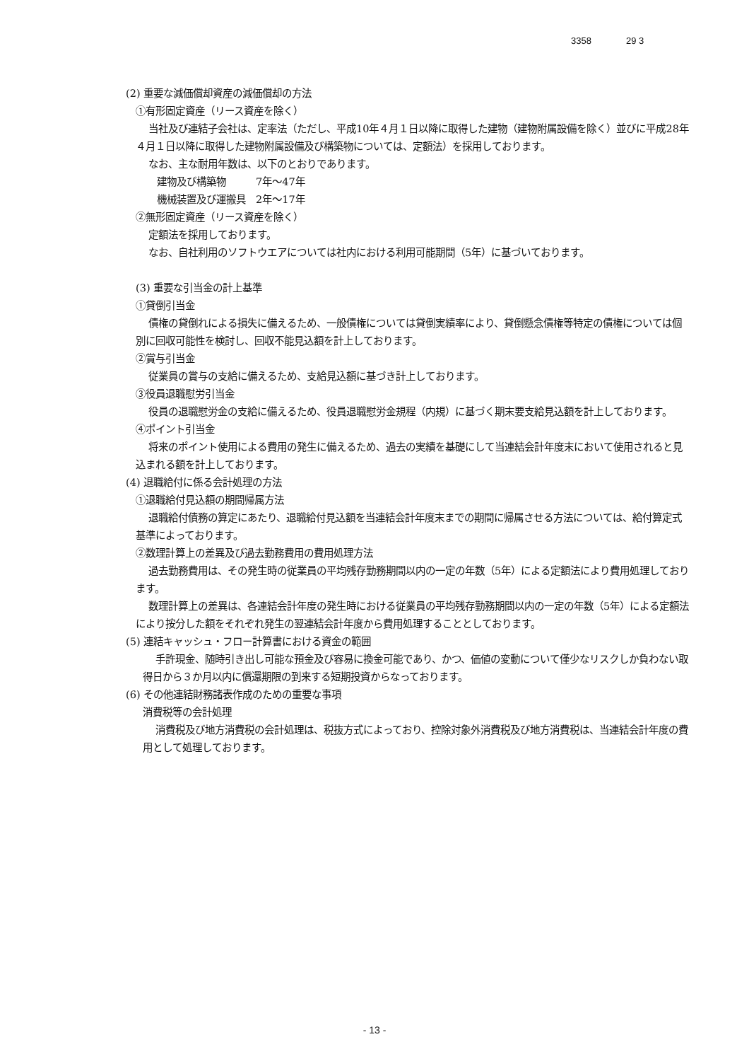3358 29 3
(2) 重要な減価償却資産の減価償却の方法
①有形固定資産（リース資産を除く）
当社及び連結子会社は、定率法（ただし、平成10年４月１日以降に取得した建物（建物附属設備を除く）並びに平成28年４月１日以降に取得した建物附属設備及び構築物については、定額法）を採用しております。
なお、主な耐用年数は、以下のとおりであります。
建物及び構築物　　　7年～47年
機械装置及び運搬具　2年～17年
②無形固定資産（リース資産を除く）
定額法を採用しております。
なお、自社利用のソフトウエアについては社内における利用可能期間（5年）に基づいております。
(3) 重要な引当金の計上基準
①貸倒引当金
債権の貸倒れによる損失に備えるため、一般債権については貸倒実績率により、貸倒懸念債権等特定の債権については個別に回収可能性を検討し、回収不能見込額を計上しております。
②賞与引当金
従業員の賞与の支給に備えるため、支給見込額に基づき計上しております。
③役員退職慰労引当金
役員の退職慰労金の支給に備えるため、役員退職慰労金規程（内規）に基づく期末要支給見込額を計上しております。
④ポイント引当金
将来のポイント使用による費用の発生に備えるため、過去の実績を基礎にして当連結会計年度末において使用されると見込まれる額を計上しております。
(4) 退職給付に係る会計処理の方法
①退職給付見込額の期間帰属方法
退職給付債務の算定にあたり、退職給付見込額を当連結会計年度末までの期間に帰属させる方法については、給付算定式基準によっております。
②数理計算上の差異及び過去勤務費用の費用処理方法
過去勤務費用は、その発生時の従業員の平均残存勤務期間以内の一定の年数（5年）による定額法により費用処理しております。
数理計算上の差異は、各連結会計年度の発生時における従業員の平均残存勤務期間以内の一定の年数（5年）による定額法により按分した額をそれぞれ発生の翌連結会計年度から費用処理することとしております。
(5) 連結キャッシュ・フロー計算書における資金の範囲
手許現金、随時引き出し可能な預金及び容易に換金可能であり、かつ、価値の変動について僅少なリスクしか負わない取得日から３か月以内に償還期限の到来する短期投資からなっております。
(6) その他連結財務諸表作成のための重要な事項
消費税等の会計処理
消費税及び地方消費税の会計処理は、税抜方式によっており、控除対象外消費税及び地方消費税は、当連結会計年度の費用として処理しております。
- 13 -